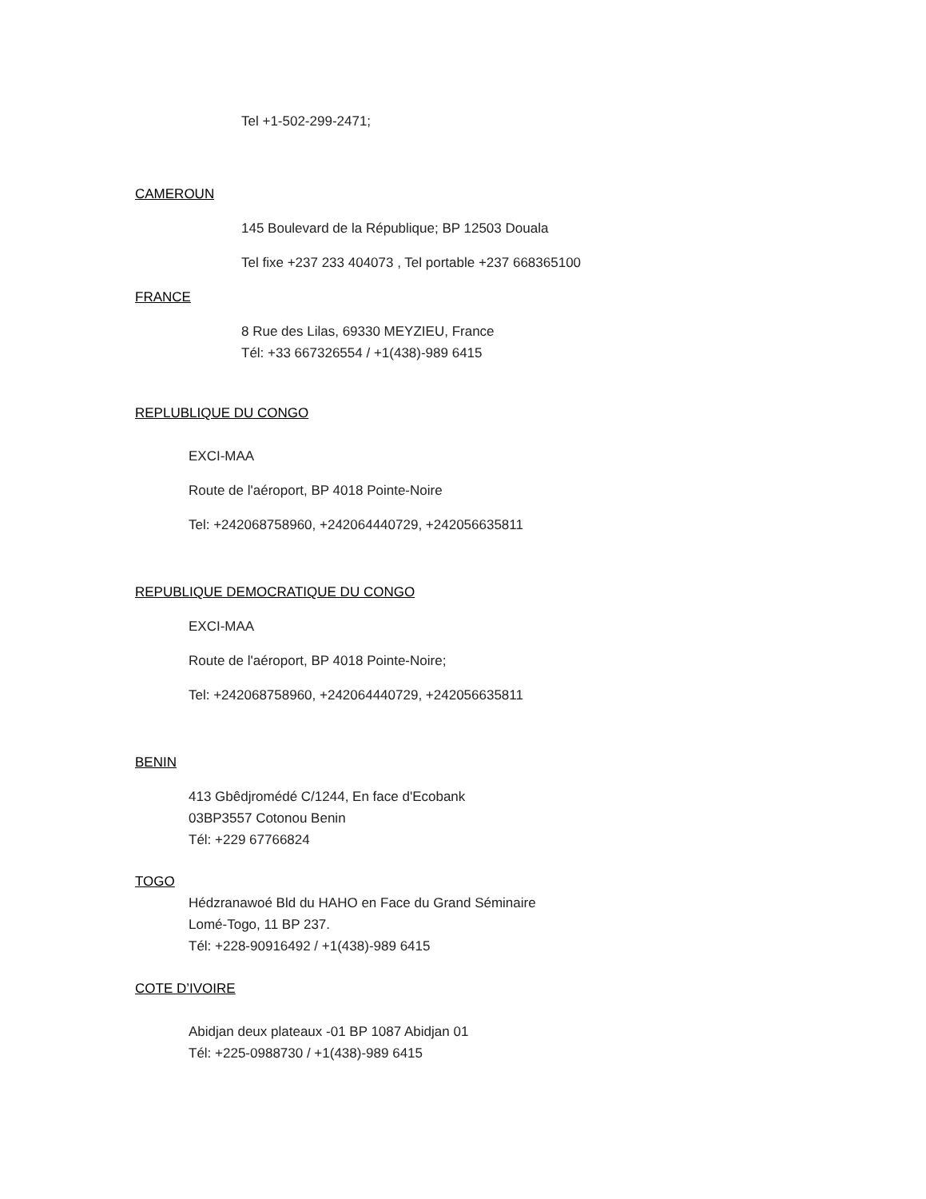Tel +1-502-299-2471;
CAMEROUN
145 Boulevard de la République; BP 12503 Douala
Tel fixe +237 233 404073 , Tel portable +237 668365100
FRANCE
8 Rue des Lilas, 69330 MEYZIEU, France
Tél: +33 667326554 / +1(438)-989 6415
REPLUBLIQUE DU CONGO
EXCI-MAA
Route de l'aéroport, BP 4018 Pointe-Noire
Tel: +242068758960, +242064440729, +242056635811
REPUBLIQUE DEMOCRATIQUE DU CONGO
EXCI-MAA
Route de l'aéroport, BP 4018 Pointe-Noire;
Tel: +242068758960, +242064440729, +242056635811
BENIN
413 Gbêdjromédé C/1244, En face d'Ecobank
03BP3557 Cotonou Benin
Tél: +229 67766824
TOGO
Hédzranawoé Bld du HAHO en Face du Grand Séminaire
Lomé-Togo, 11 BP 237.
Tél: +228-90916492 / +1(438)-989 6415
COTE D’IVOIRE
Abidjan deux plateaux -01 BP 1087 Abidjan 01
Tél: +225-0988730 / +1(438)-989 6415